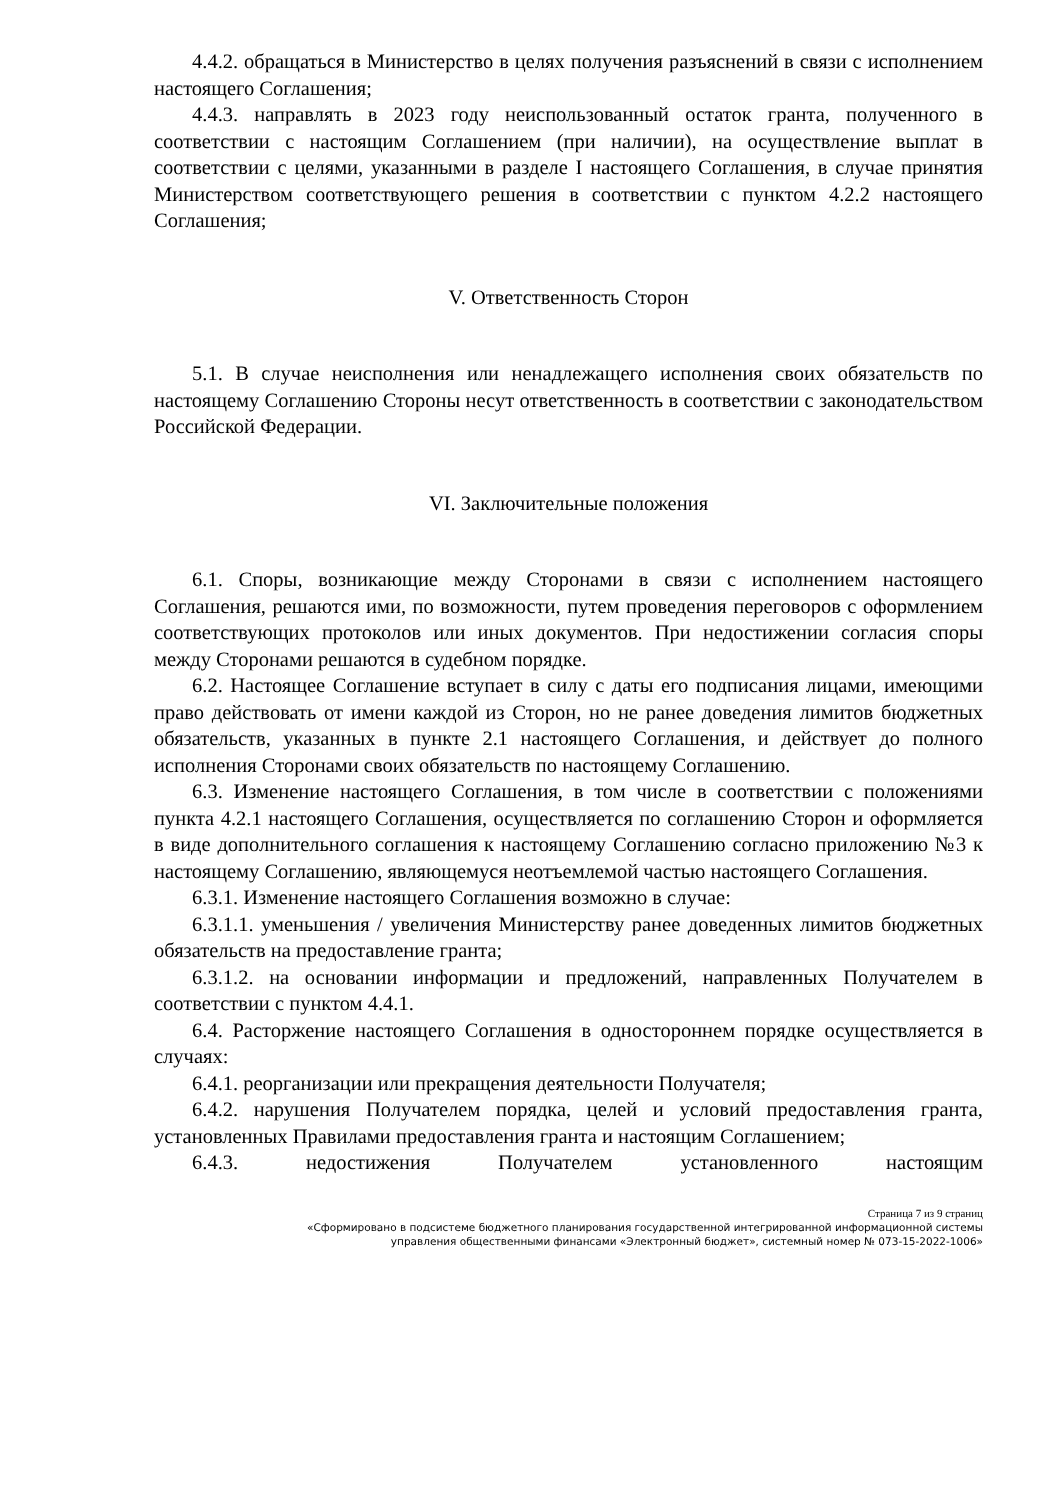4.4.2. обращаться в Министерство в целях получения разъяснений в связи с исполнением настоящего Соглашения;
4.4.3. направлять в 2023 году неиспользованный остаток гранта, полученного в соответствии с настоящим Соглашением (при наличии), на осуществление выплат в соответствии с целями, указанными в разделе I настоящего Соглашения, в случае принятия Министерством соответствующего решения в соответствии с пунктом 4.2.2 настоящего Соглашения;
V. Ответственность Сторон
5.1. В случае неисполнения или ненадлежащего исполнения своих обязательств по настоящему Соглашению Стороны несут ответственность в соответствии с законодательством Российской Федерации.
VI. Заключительные положения
6.1. Споры, возникающие между Сторонами в связи с исполнением настоящего Соглашения, решаются ими, по возможности, путем проведения переговоров с оформлением соответствующих протоколов или иных документов. При недостижении согласия споры между Сторонами решаются в судебном порядке.
6.2. Настоящее Соглашение вступает в силу с даты его подписания лицами, имеющими право действовать от имени каждой из Сторон, но не ранее доведения лимитов бюджетных обязательств, указанных в пункте 2.1 настоящего Соглашения, и действует до полного исполнения Сторонами своих обязательств по настоящему Соглашению.
6.3. Изменение настоящего Соглашения, в том числе в соответствии с положениями пункта 4.2.1 настоящего Соглашения, осуществляется по соглашению Сторон и оформляется в виде дополнительного соглашения к настоящему Соглашению согласно приложению №3 к настоящему Соглашению, являющемуся неотъемлемой частью настоящего Соглашения.
6.3.1. Изменение настоящего Соглашения возможно в случае:
6.3.1.1. уменьшения / увеличения Министерству ранее доведенных лимитов бюджетных обязательств на предоставление гранта;
6.3.1.2. на основании информации и предложений, направленных Получателем в соответствии с пунктом 4.4.1.
6.4. Расторжение настоящего Соглашения в одностороннем порядке осуществляется в случаях:
6.4.1. реорганизации или прекращения деятельности Получателя;
6.4.2. нарушения Получателем порядка, целей и условий предоставления гранта, установленных Правилами предоставления гранта и настоящим Соглашением;
6.4.3. недостижения Получателем установленного настоящим
Страница 7 из 9 страниц
«Сформировано в подсистеме бюджетного планирования государственной интегрированной информационной системы
управления общественными финансами «Электронный бюджет», системный номер № 073-15-2022-1006»